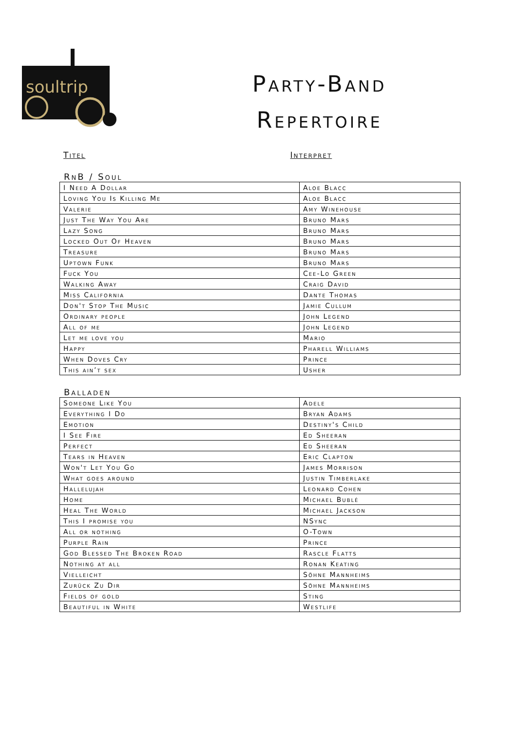soultrip
Party-Band
Repertoire
Titel Interpret
RnB / Soul
| I Need A Dollar | Aloe Blacc |
| Loving You Is Killing Me | Aloe Blacc |
| Valerie | Amy Winehouse |
| Just The Way You Are | Bruno Mars |
| Lazy Song | Bruno Mars |
| Locked Out Of Heaven | Bruno Mars |
| Treasure | Bruno Mars |
| Uptown Funk | Bruno Mars |
| Fuck You | Cee-Lo Green |
| Walking Away | Craig David |
| Miss California | Dante Thomas |
| Don't Stop The Music | Jamie Cullum |
| Ordinary people | John Legend |
| All of me | John Legend |
| Let me love you | Mario |
| Happy | Pharell Williams |
| When Doves Cry | Prince |
| This ain’t sex | Usher |
Balladen
| Someone Like You | Adele |
| Everything I Do | Bryan Adams |
| Emotion | Destiny's Child |
| I See Fire | Ed Sheeran |
| Perfect | Ed Sheeran |
| Tears in Heaven | Eric Clapton |
| Won't Let You Go | James Morrison |
| What goes around | Justin Timberlake |
| Hallelujah | Leonard Cohen |
| Home | Michael Bublé |
| Heal The World | Michael Jackson |
| This I promise you | NSync |
| All or nothing | O-Town |
| Purple Rain | Prince |
| God Blessed The Broken Road | Rascle Flatts |
| Nothing at all | Ronan Keating |
| Vielleicht | Söhne Mannheims |
| Zurück Zu Dir | Söhne Mannheims |
| Fields of gold | Sting |
| Beautiful in White | Westlife |